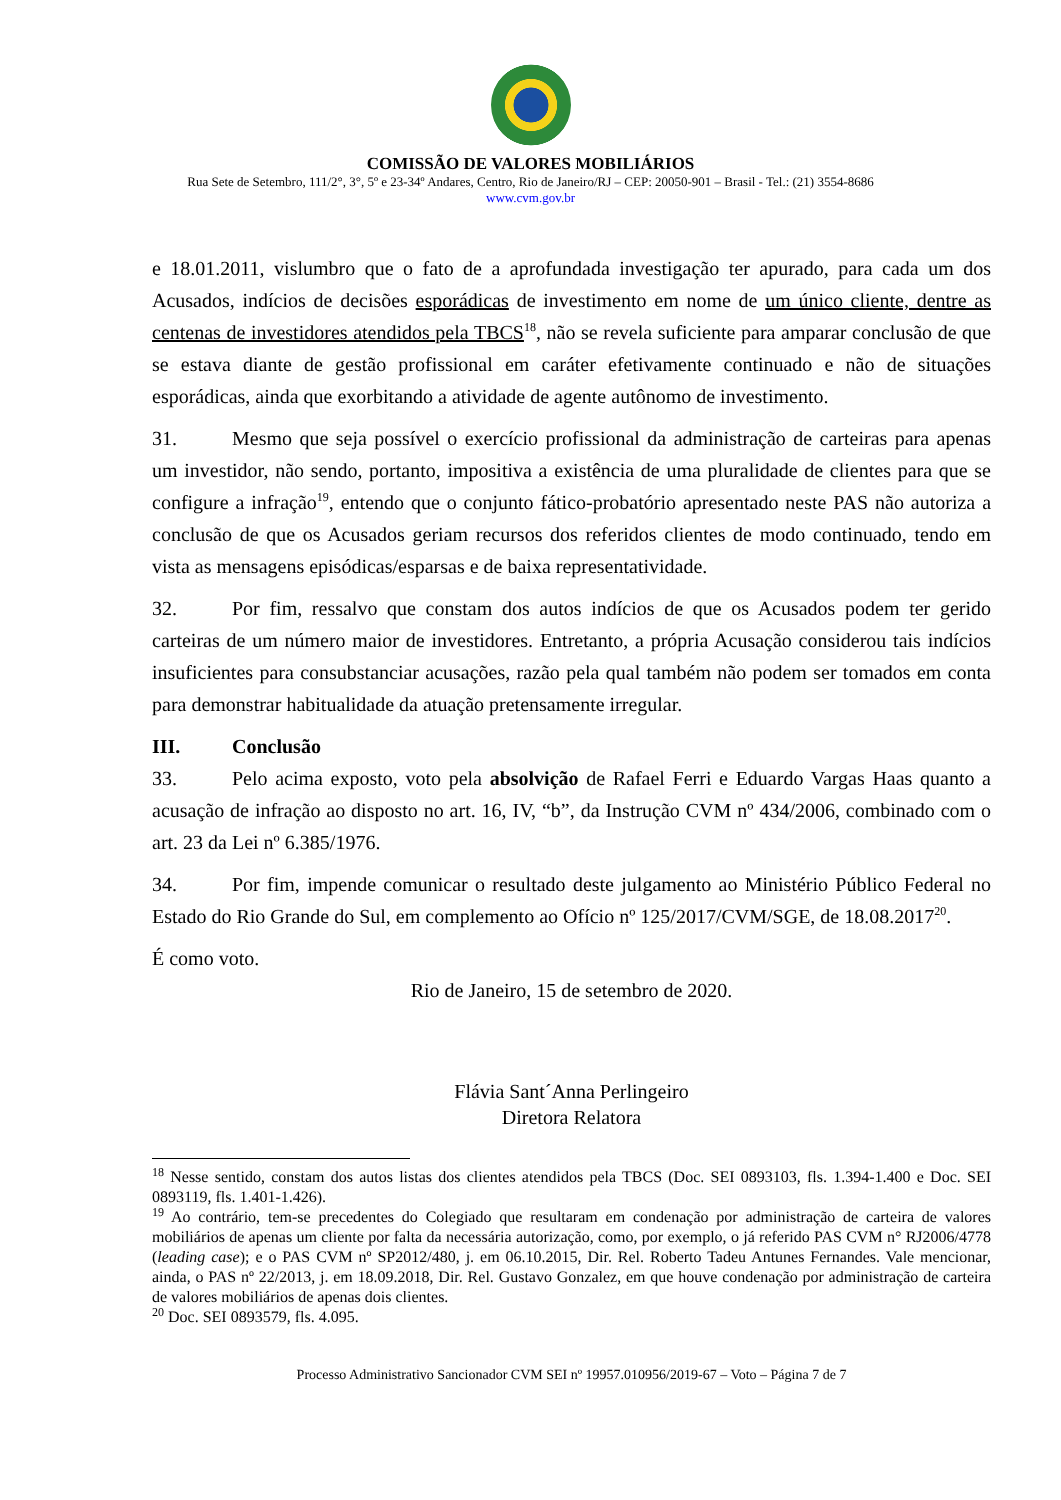COMISSÃO DE VALORES MOBILIÁRIOS
Rua Sete de Setembro, 111/2°, 3°, 5º e 23-34º Andares, Centro, Rio de Janeiro/RJ – CEP: 20050-901 – Brasil - Tel.: (21) 3554-8686
www.cvm.gov.br
e 18.01.2011, vislumbro que o fato de a aprofundada investigação ter apurado, para cada um dos Acusados, indícios de decisões esporádicas de investimento em nome de um único cliente, dentre as centenas de investidores atendidos pela TBCS<sup>18</sup>, não se revela suficiente para amparar conclusão de que se estava diante de gestão profissional em caráter efetivamente continuado e não de situações esporádicas, ainda que exorbitando a atividade de agente autônomo de investimento.
31. Mesmo que seja possível o exercício profissional da administração de carteiras para apenas um investidor, não sendo, portanto, impositiva a existência de uma pluralidade de clientes para que se configure a infração<sup>19</sup>, entendo que o conjunto fático-probatório apresentado neste PAS não autoriza a conclusão de que os Acusados geriam recursos dos referidos clientes de modo continuado, tendo em vista as mensagens episódicas/esparsas e de baixa representatividade.
32. Por fim, ressalvo que constam dos autos indícios de que os Acusados podem ter gerido carteiras de um número maior de investidores. Entretanto, a própria Acusação considerou tais indícios insuficientes para consubstanciar acusações, razão pela qual também não podem ser tomados em conta para demonstrar habitualidade da atuação pretensamente irregular.
III. Conclusão
33. Pelo acima exposto, voto pela absolvição de Rafael Ferri e Eduardo Vargas Haas quanto a acusação de infração ao disposto no art. 16, IV, “b”, da Instrução CVM nº 434/2006, combinado com o art. 23 da Lei nº 6.385/1976.
34. Por fim, impende comunicar o resultado deste julgamento ao Ministério Público Federal no Estado do Rio Grande do Sul, em complemento ao Ofício nº 125/2017/CVM/SGE, de 18.08.2017<sup>20</sup>.
É como voto.
Rio de Janeiro, 15 de setembro de 2020.
Flávia Sant´Anna Perlingeiro
Diretora Relatora
<sup>18</sup> Nesse sentido, constam dos autos listas dos clientes atendidos pela TBCS (Doc. SEI 0893103, fls. 1.394-1.400 e Doc. SEI 0893119, fls. 1.401-1.426).
<sup>19</sup> Ao contrário, tem-se precedentes do Colegiado que resultaram em condenação por administração de carteira de valores mobiliários de apenas um cliente por falta da necessária autorização, como, por exemplo, o já referido PAS CVM n° RJ2006/4778 (leading case); e o PAS CVM nº SP2012/480, j. em 06.10.2015, Dir. Rel. Roberto Tadeu Antunes Fernandes. Vale mencionar, ainda, o PAS nº 22/2013, j. em 18.09.2018, Dir. Rel. Gustavo Gonzalez, em que houve condenação por administração de carteira de valores mobiliários de apenas dois clientes.
<sup>20</sup> Doc. SEI 0893579, fls. 4.095.
Processo Administrativo Sancionador CVM SEI nº 19957.010956/2019-67 – Voto – Página 7 de 7